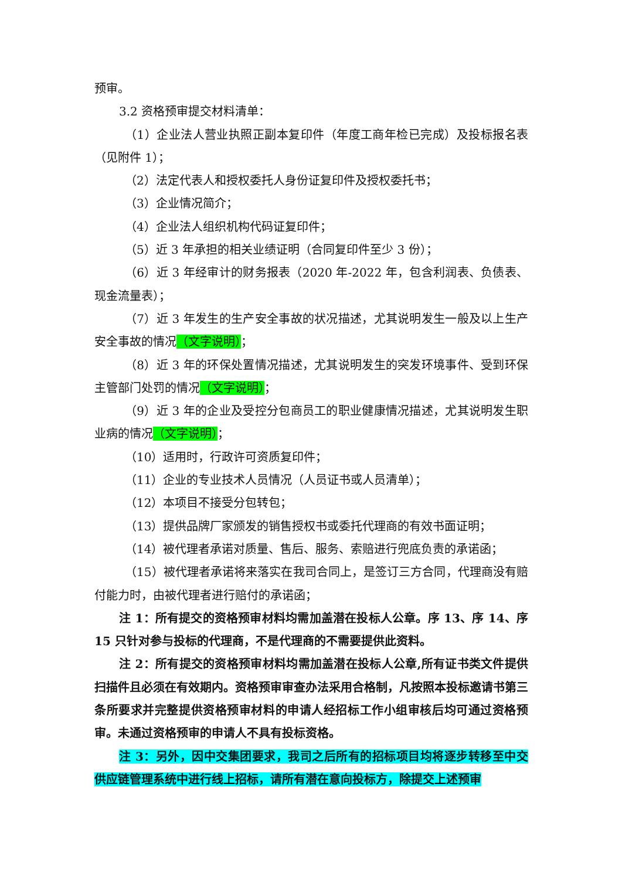预审。
3.2 资格预审提交材料清单：
（1）企业法人营业执照正副本复印件（年度工商年检已完成）及投标报名表（见附件 1）；
（2）法定代表人和授权委托人身份证复印件及授权委托书；
（3）企业情况简介；
（4）企业法人组织机构代码证复印件；
（5）近 3 年承担的相关业绩证明（合同复印件至少 3 份）；
（6）近 3 年经审计的财务报表（2020 年-2022 年，包含利润表、负债表、现金流量表）；
（7）近 3 年发生的生产安全事故的状况描述，尤其说明发生一般及以上生产安全事故的情况（文字说明）；
（8）近 3 年的环保处置情况描述，尤其说明发生的突发环境事件、受到环保主管部门处罚的情况（文字说明）；
（9）近 3 年的企业及受控分包商员工的职业健康情况描述，尤其说明发生职业病的情况（文字说明）；
（10）适用时，行政许可资质复印件；
（11）企业的专业技术人员情况（人员证书或人员清单）；
（12）本项目不接受分包转包；
（13）提供品牌厂家颁发的销售授权书或委托代理商的有效书面证明；
（14）被代理者承诺对质量、售后、服务、索赔进行兜底负责的承诺函；
（15）被代理者承诺将来落实在我司合同上，是签订三方合同，代理商没有赔付能力时，由被代理者进行赔付的承诺函；
注 1：所有提交的资格预审材料均需加盖潜在投标人公章。序 13、序 14、序 15 只针对参与投标的代理商，不是代理商的不需要提供此资料。
注 2：所有提交的资格预审材料均需加盖潜在投标人公章,所有证书类文件提供扫描件且必须在有效期内。资格预审审查办法采用合格制，凡按照本投标邀请书第三条所要求并完整提供资格预审材料的申请人经招标工作小组审核后均可通过资格预审。未通过资格预审的申请人不具有投标资格。
注 3：另外，因中交集团要求，我司之后所有的招标项目均将逐步转移至中交供应链管理系统中进行线上招标，请所有潜在意向投标方，除提交上述预审